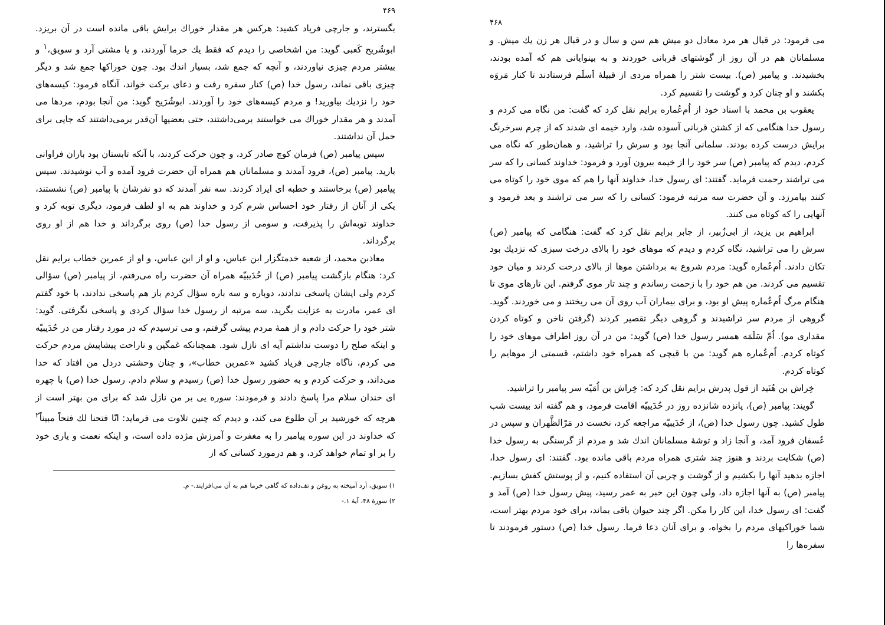۴۶۸
می فرمود: در قبال هر مرد معادل دو میش هم سن و سال و در قبال هر زن یك میش. و مسلمانان هم در آن روز از گوشتهای قربانی خوردند و به بینوایانی هم که آمده بودند، بخشیدند. و پیامبر (ص). بیست شتر را همراه مردی از قبیلهٔ اَسلَم فرستادند تا کنار مَروَه بکشند و او چنان کرد و گوشت را تقسیم کرد.
یعقوب بن محمد با اسناد خود از اُم‌عُماره برایم نقل کرد که گفت: من نگاه می کردم و رسول خدا هنگامی که از کشتن قربانی آسوده شد، وارد خیمه ای شدند که از چرم سرخرنگ برایش درست کرده بودند. سلمانی آنجا بود و سرش را تراشید، و همان‌طور که نگاه می کردم، دیدم که پیامبر (ص) سر خود را از خیمه بیرون آورد و فرمود: خداوند کسانی را که سر می تراشند رحمت فرماید. گفتند: ای رسول خدا، خداوند آنها را هم که موی خود را کوتاه می کنند بیامرزد. و آن حضرت سه مرتبه فرمود: کسانی را که سر می تراشند و بعد فرمود و آنهایی را که کوتاه می کنند.
ابراهیم بن یزید، از ابی‌زُبیر، از جابر برایم نقل کرد که گفت: هنگامی که پیامبر (ص) سرش را می تراشید، نگاه کردم و دیدم که موهای خود را بالای درخت سبزی که نزدیك بود تکان دادند. اُم‌عُماره گوید: مردم شروع به برداشتن موها از بالای درخت کردند و میان خود تقسیم می کردند. من هم خود را با زحمت رساندم و چند تار موی گرفتم. این تارهای موی تا هنگام مرگ اُم‌عُماره پیش او بود، و برای بیماران آب روی آن می ریختند و می خوردند. گوید. گروهی از مردم سر تراشیدند و گروهی دیگر تقصیر کردند (گرفتن ناخن و کوتاه کردن مقداری مو). اُمّ سَلَمَه همسر رسول خدا (ص) گوید: من در آن روز اطراف موهای خود را کوتاه کردم. اُم‌عُماره هم گوید: من با قیچی که همراه خود داشتم، قسمتی از موهایم را کوتاه کردم.
خِراش بن هُنَید از قول پدرش برایم نقل کرد که: خِراش بن اُمَیّه سر پیامبر را تراشید.
گویند: پیامبر (ص)، پانزده شانزده روز در حُدَیبیّه اقامت فرمود، و هم گفته اند بیست شب طول کشید. چون رسول خدا (ص)، از حُدَیبیّه مراجعه کرد، نخست در مَرّالظَّهران و سپس در عُسفان فرود آمد، و آنجا زاد و توشهٔ مسلمانان اندك شد و مردم از گرسنگی به رسول خدا (ص) شکایت بردند و هنوز چند شتری همراه مردم باقی مانده بود. گفتند: ای رسول خدا، اجازه بدهید آنها را بکشیم و از گوشت و چربی آن استفاده کنیم، و از پوستش کفش بسازیم. پیامبر (ص) به آنها اجازه داد، ولی چون این خبر به عمر رسید، پیش رسول خدا (ص) آمد و گفت: ای رسول خدا، این کار را مکن. اگر چند حیوان باقی بماند، برای خود مردم بهتر است، شما خوراکیهای مردم را بخواه، و برای آنان دعا فرما. رسول خدا (ص) دستور فرمودند تا سفره‌ها را
۴۶۹
بگسترند، و جارچی فریاد کشید: هرکس هر مقدار خوراك برایش باقی مانده است در آن بریزد. ابوشُریح کَعبی گوید: من اشخاصی را دیدم که فقط یك خرما آوردند، و یا مشتی آرد و سویق،<sup>۱</sup> و بیشتر مردم چیزی نیاوردند، و آنچه که جمع شد، بسیار اندك بود. چون خوراکها جمع شد و دیگر چیزی باقی نماند، رسول خدا (ص) کنار سفره رفت و دعای برکت خواند، آنگاه فرمود: کیسه‌های خود را نزدیك بیاورید! و مردم کیسه‌های خود را آوردند. ابوشُرَیح گوید: من آنجا بودم، مردها می آمدند و هر مقدار خوراك می خواستند برمی‌داشتند، حتی بعضیها آن‌قدر برمی‌داشتند که جایی برای حمل آن نداشتند.
سپس پیامبر (ص) فرمان کوچ صادر کرد، و چون حرکت کردند، با آنکه تابستان بود باران فراوانی بارید. پیامبر (ص)، فرود آمدند و مسلمانان هم همراه آن حضرت فرود آمده و آب نوشیدند. سپس پیامبر (ص) برخاستند و خطبه ای ایراد کردند. سه نفر آمدند که دو نفرشان با پیامبر (ص) نشستند، یکی از آنان از رفتار خود احساس شرم کرد و خداوند هم به او لطف فرمود، دیگری توبه کرد و خداوند توبه‌اش را پذیرفت، و سومی از رسول خدا (ص) روی برگرداند و خدا هم از او روی برگرداند.
معاذبن محمد، از شعبه خدمتگزار ابن عباس، و او از ابن عباس، و او از عمربن خطاب برایم نقل کرد: هنگام بازگشت پیامبر (ص) از حُدَیبیّه همراه آن حضرت راه می‌رفتم، از پیامبر (ص) سؤالی کردم ولی ایشان پاسخی ندادند، دوباره و سه باره سؤال کردم باز هم پاسخی ندادند، با خود گفتم ای عمر، مادرت به عزایت بگرید، سه مرتبه از رسول خدا سؤال کردی و پاسخی نگرفتی. گوید: شتر خود را حرکت دادم و از همهٔ مردم پیشی گرفتم، و می ترسیدم که در مورد رفتار من در حُدَیبیّه و اینکه صلح را دوست نداشتم آیه ای نازل شود. همچنانکه غمگین و ناراحت پیشاپیش مردم حرکت می کردم، ناگاه جارچی فریاد کشید «عمربن خطاب»، و چنان وحشتی دردل من افتاد که خدا می‌داند، و حرکت کردم و به حضور رسول خدا (ص) رسیدم و سلام دادم. رسول خدا (ص) با چهره ای خندان سلام مرا پاسخ دادند و فرمودند: سوره یی بر من نازل شد که برای من بهتر است از هرچه که خورشید بر آن طلوع می کند، و دیدم که چنین تلاوت می فرماید: انّا فتحنا لك فتحاً مبیناً<sup>۲</sup> که خداوند در این سوره پیامبر را به مغفرت و آمرزش مژده داده است، و اینکه نعمت و یاری خود را بر او تمام خواهد کرد، و هم درمورد کسانی که از
۱) سویق، آرد آمیخته به روغن و تف‌داده که گاهی خرما هم به آن می‌افزایند.- م.
۲) سورهٔ ۴۸، آیهٔ ۱.-